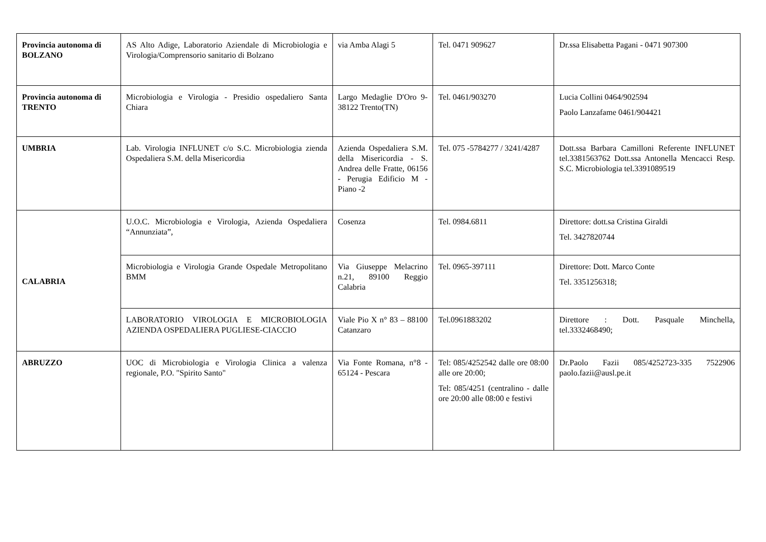| Provincia autonoma di BOLZANO | AS Alto Adige, Laboratorio Aziendale di Microbiologia e Virologia/Comprensorio sanitario di Bolzano | via Amba Alagi 5 | Tel. 0471 909627 | Dr.ssa Elisabetta Pagani - 0471 907300 |
| Provincia autonoma di TRENTO | Microbiologia e Virologia - Presidio ospedaliero Santa Chiara | Largo Medaglie D'Oro 9-38122 Trento(TN) | Tel. 0461/903270 | Lucia Collini 0464/902594 Paolo Lanzafame 0461/904421 |
| UMBRIA | Lab. Virologia INFLUNET c/o S.C. Microbiologia zienda Ospedaliera S.M. della Misericordia | Azienda Ospedaliera S.M. della Misericordia - S. Andrea delle Fratte, 06156 - Perugia Edificio M -Piano -2 | Tel. 075 -5784277 / 3241/4287 | Dott.ssa Barbara Camilloni Referente INFLUNET tel.3381563762 Dott.ssa Antonella Mencacci Resp. S.C. Microbiologia tel.3391089519 |
| CALABRIA | U.O.C. Microbiologia e Virologia, Azienda Ospedaliera “Annunziata”, | Cosenza | Tel. 0984.6811 | Direttore: dott.sa Cristina Giraldi Tel. 3427820744 |
| | Microbiologia e Virologia Grande Ospedale Metropolitano BMM | Via Giuseppe Melacrino n.21, 89100 Reggio Calabria | Tel. 0965-397111 | Direttore: Dott. Marco Conte Tel. 3351256318; |
| | LABORATORIO VIROLOGIA E MICROBIOLOGIA AZIENDA OSPEDALIERA PUGLIESE-CIACCIO | Viale Pio X n° 83 – 88100 Catanzaro | Tel.0961883202 | Direttore : Dott. Pasquale Minchella, tel.3332468490; |
| ABRUZZO | UOC di Microbiologia e Virologia Clinica a valenza regionale, P.O. "Spirito Santo" | Via Fonte Romana, n°8 - 65124 - Pescara | Tel: 085/4252542 dalle ore 08:00 alle ore 20:00; Tel: 085/4251 (centralino - dalle ore 20:00 alle 08:00 e festivi | Dr.Paolo Fazii 085/4252723-335 7522906 paolo.fazii@ausl.pe.it |